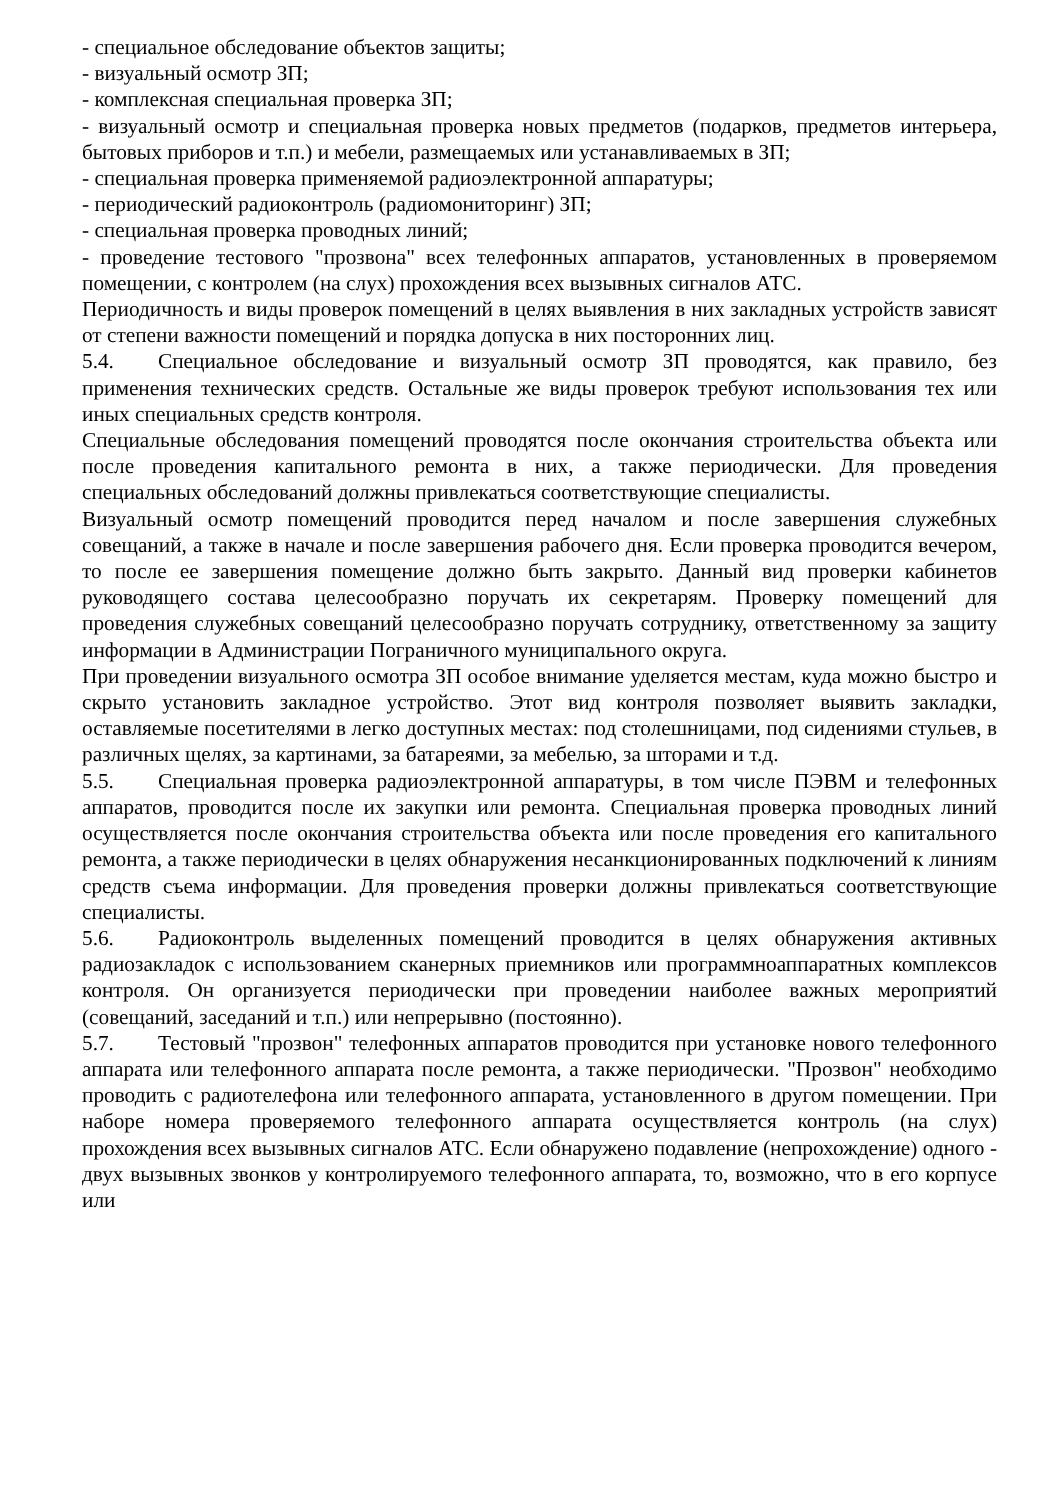- специальное обследование объектов защиты;
- визуальный осмотр ЗП;
- комплексная специальная проверка ЗП;
- визуальный осмотр и специальная проверка новых предметов (подарков, предметов интерьера, бытовых приборов и т.п.) и мебели, размещаемых или устанавливаемых в ЗП;
- специальная проверка применяемой радиоэлектронной аппаратуры;
- периодический радиоконтроль (радиомониторинг) ЗП;
- специальная проверка проводных линий;
- проведение тестового "прозвона" всех телефонных аппаратов, установленных в проверяемом помещении, с контролем (на слух) прохождения всех вызывных сигналов АТС.
Периодичность и виды проверок помещений в целях выявления в них закладных устройств зависят от степени важности помещений и порядка допуска в них посторонних лиц.
5.4. Специальное обследование и визуальный осмотр ЗП проводятся, как правило, без применения технических средств. Остальные же виды проверок требуют использования тех или иных специальных средств контроля.
Специальные обследования помещений проводятся после окончания строительства объекта или после проведения капитального ремонта в них, а также периодически. Для проведения специальных обследований должны привлекаться соответствующие специалисты.
Визуальный осмотр помещений проводится перед началом и после завершения служебных совещаний, а также в начале и после завершения рабочего дня. Если проверка проводится вечером, то после ее завершения помещение должно быть закрыто. Данный вид проверки кабинетов руководящего состава целесообразно поручать их секретарям. Проверку помещений для проведения служебных совещаний целесообразно поручать сотруднику, ответственному за защиту информации в Администрации Пограничного муниципального округа.
При проведении визуального осмотра ЗП особое внимание уделяется местам, куда можно быстро и скрыто установить закладное устройство. Этот вид контроля позволяет выявить закладки, оставляемые посетителями в легко доступных местах: под столешницами, под сидениями стульев, в различных щелях, за картинами, за батареями, за мебелью, за шторами и т.д.
5.5. Специальная проверка радиоэлектронной аппаратуры, в том числе ПЭВМ и телефонных аппаратов, проводится после их закупки или ремонта. Специальная проверка проводных линий осуществляется после окончания строительства объекта или после проведения его капитального ремонта, а также периодически в целях обнаружения несанкционированных подключений к линиям средств съема информации. Для проведения проверки должны привлекаться соответствующие специалисты.
5.6. Радиоконтроль выделенных помещений проводится в целях обнаружения активных радиозакладок с использованием сканерных приемников или программноаппаратных комплексов контроля. Он организуется периодически при проведении наиболее важных мероприятий (совещаний, заседаний и т.п.) или непрерывно (постоянно).
5.7. Тестовый "прозвон" телефонных аппаратов проводится при установке нового телефонного аппарата или телефонного аппарата после ремонта, а также периодически. "Прозвон" необходимо проводить с радиотелефона или телефонного аппарата, установленного в другом помещении. При наборе номера проверяемого телефонного аппарата осуществляется контроль (на слух) прохождения всех вызывных сигналов АТС. Если обнаружено подавление (непрохождение) одного - двух вызывных звонков у контролируемого телефонного аппарата, то, возможно, что в его корпусе или